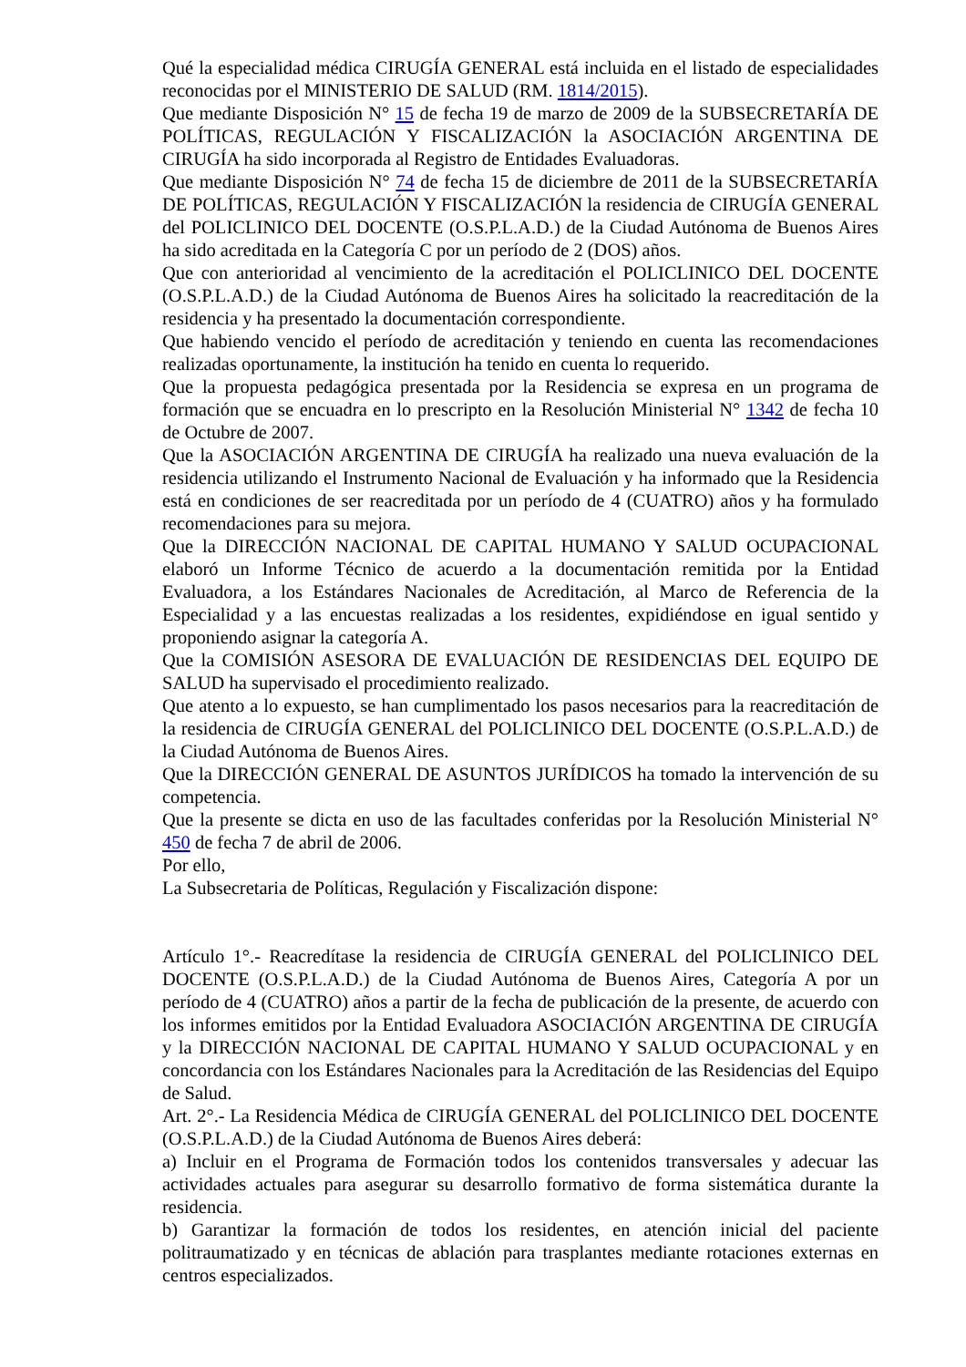Qué la especialidad médica CIRUGÍA GENERAL está incluida en el listado de especialidades reconocidas por el MINISTERIO DE SALUD (RM. 1814/2015).
Que mediante Disposición N° 15 de fecha 19 de marzo de 2009 de la SUBSECRETARÍA DE POLÍTICAS, REGULACIÓN Y FISCALIZACIÓN la ASOCIACIÓN ARGENTINA DE CIRUGÍA ha sido incorporada al Registro de Entidades Evaluadoras.
Que mediante Disposición N° 74 de fecha 15 de diciembre de 2011 de la SUBSECRETARÍA DE POLÍTICAS, REGULACIÓN Y FISCALIZACIÓN la residencia de CIRUGÍA GENERAL del POLICLINICO DEL DOCENTE (O.S.P.L.A.D.) de la Ciudad Autónoma de Buenos Aires ha sido acreditada en la Categoría C por un período de 2 (DOS) años.
Que con anterioridad al vencimiento de la acreditación el POLICLINICO DEL DOCENTE (O.S.P.L.A.D.) de la Ciudad Autónoma de Buenos Aires ha solicitado la reacreditación de la residencia y ha presentado la documentación correspondiente.
Que habiendo vencido el período de acreditación y teniendo en cuenta las recomendaciones realizadas oportunamente, la institución ha tenido en cuenta lo requerido.
Que la propuesta pedagógica presentada por la Residencia se expresa en un programa de formación que se encuadra en lo prescripto en la Resolución Ministerial N° 1342 de fecha 10 de Octubre de 2007.
Que la ASOCIACIÓN ARGENTINA DE CIRUGÍA ha realizado una nueva evaluación de la residencia utilizando el Instrumento Nacional de Evaluación y ha informado que la Residencia está en condiciones de ser reacreditada por un período de 4 (CUATRO) años y ha formulado recomendaciones para su mejora.
Que la DIRECCIÓN NACIONAL DE CAPITAL HUMANO Y SALUD OCUPACIONAL elaboró un Informe Técnico de acuerdo a la documentación remitida por la Entidad Evaluadora, a los Estándares Nacionales de Acreditación, al Marco de Referencia de la Especialidad y a las encuestas realizadas a los residentes, expidiéndose en igual sentido y proponiendo asignar la categoría A.
Que la COMISIÓN ASESORA DE EVALUACIÓN DE RESIDENCIAS DEL EQUIPO DE SALUD ha supervisado el procedimiento realizado.
Que atento a lo expuesto, se han cumplimentado los pasos necesarios para la reacreditación de la residencia de CIRUGÍA GENERAL del POLICLINICO DEL DOCENTE (O.S.P.L.A.D.) de la Ciudad Autónoma de Buenos Aires.
Que la DIRECCIÓN GENERAL DE ASUNTOS JURÍDICOS ha tomado la intervención de su competencia.
Que la presente se dicta en uso de las facultades conferidas por la Resolución Ministerial N° 450 de fecha 7 de abril de 2006.
Por ello,
La Subsecretaria de Políticas, Regulación y Fiscalización dispone:
Artículo 1°.- Reacredítase la residencia de CIRUGÍA GENERAL del POLICLINICO DEL DOCENTE (O.S.P.L.A.D.) de la Ciudad Autónoma de Buenos Aires, Categoría A por un período de 4 (CUATRO) años a partir de la fecha de publicación de la presente, de acuerdo con los informes emitidos por la Entidad Evaluadora ASOCIACIÓN ARGENTINA DE CIRUGÍA y la DIRECCIÓN NACIONAL DE CAPITAL HUMANO Y SALUD OCUPACIONAL y en concordancia con los Estándares Nacionales para la Acreditación de las Residencias del Equipo de Salud.
Art. 2°.- La Residencia Médica de CIRUGÍA GENERAL del POLICLINICO DEL DOCENTE (O.S.P.L.A.D.) de la Ciudad Autónoma de Buenos Aires deberá:
a) Incluir en el Programa de Formación todos los contenidos transversales y adecuar las actividades actuales para asegurar su desarrollo formativo de forma sistemática durante la residencia.
b) Garantizar la formación de todos los residentes, en atención inicial del paciente politraumatizado y en técnicas de ablación para trasplantes mediante rotaciones externas en centros especializados.